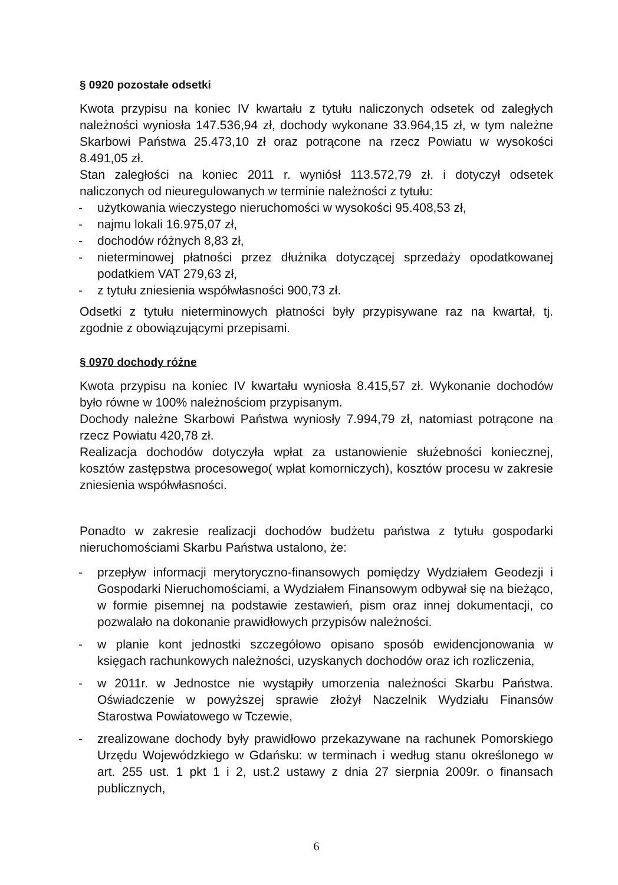§ 0920 pozostałe odsetki
Kwota przypisu na koniec IV kwartału z tytułu naliczonych odsetek od zaległych należności wyniosła 147.536,94 zł, dochody wykonane 33.964,15 zł, w tym należne Skarbowi Państwa 25.473,10 zł oraz potrącone na rzecz Powiatu w wysokości 8.491,05 zł.
Stan zaległości na koniec 2011 r. wyniósł 113.572,79 zł. i dotyczył odsetek naliczonych od nieuregulowanych w terminie należności z tytułu:
- użytkowania wieczystego nieruchomości w wysokości 95.408,53 zł,
- najmu lokali 16.975,07 zł,
- dochodów różnych 8,83 zł,
- nieterminowej płatności przez dłużnika dotyczącej sprzedaży opodatkowanej podatkiem VAT 279,63 zł,
- z tytułu zniesienia współwłasności 900,73 zł.
Odsetki z tytułu nieterminowych płatności były przypisywane raz na kwartał, tj. zgodnie z obowiązującymi przepisami.
§ 0970 dochody różne
Kwota przypisu na koniec IV kwartału wyniosła 8.415,57 zł. Wykonanie dochodów było równe w 100% należnościom przypisanym.
Dochody należne Skarbowi Państwa wyniosły 7.994,79 zł, natomiast potrącone na rzecz Powiatu 420,78 zł.
Realizacja dochodów dotyczyła wpłat za ustanowienie służebności koniecznej, kosztów zastępstwa procesowego( wpłat komorniczych), kosztów procesu w zakresie zniesienia współwłasności.
Ponadto w zakresie realizacji dochodów budżetu państwa z tytułu gospodarki nieruchomościami Skarbu Państwa ustalono, że:
- przepływ informacji merytoryczno-finansowych pomiędzy Wydziałem Geodezji i Gospodarki Nieruchomościami, a Wydziałem Finansowym odbywał się na bieżąco, w formie pisemnej na podstawie zestawień, pism oraz innej dokumentacji, co pozwalało na dokonanie prawidłowych przypisów należności.
- w planie kont jednostki szczegółowo opisano sposób ewidencjonowania w księgach rachunkowych należności, uzyskanych dochodów oraz ich rozliczenia,
- w 2011r. w Jednostce nie wystąpiły umorzenia należności Skarbu Państwa. Oświadczenie w powyższej sprawie złożył Naczelnik Wydziału Finansów Starostwa Powiatowego w Tczewie,
- zrealizowane dochody były prawidłowo przekazywane na rachunek Pomorskiego Urzędu Wojewódzkiego w Gdańsku: w terminach i według stanu określonego w art. 255 ust. 1 pkt 1 i 2, ust.2 ustawy z dnia 27 sierpnia 2009r. o finansach publicznych,
6